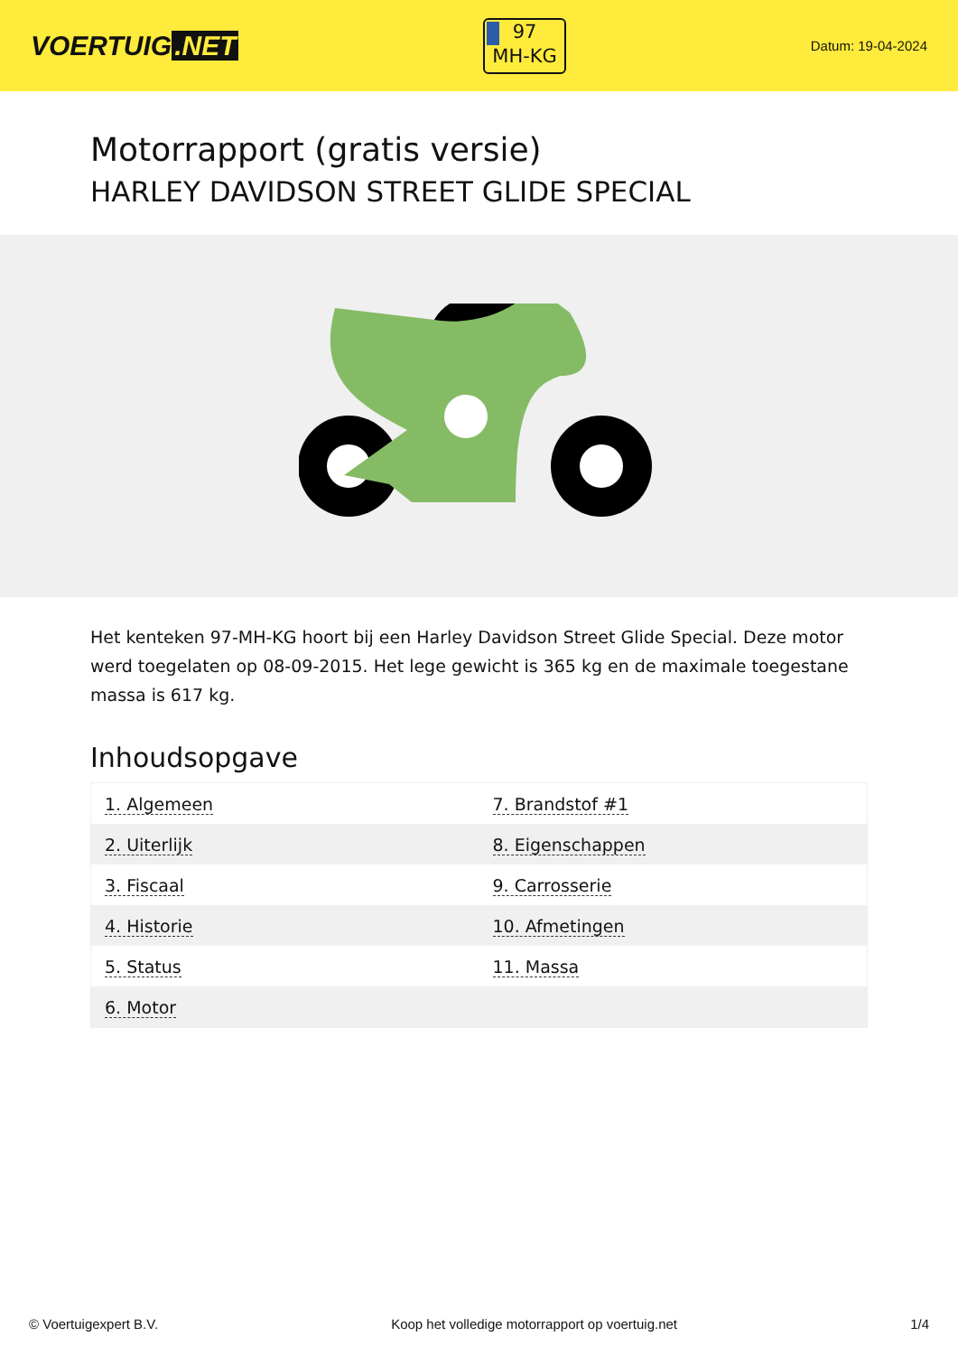VOERTUIG.NET
97
MH-KG
Datum: 19-04-2024
Motorrapport (gratis versie)
HARLEY DAVIDSON STREET GLIDE SPECIAL
Het kenteken 97-MH-KG hoort bij een Harley Davidson Street Glide Special. Deze motor werd toegelaten op 08-09-2015. Het lege gewicht is 365 kg en de maximale toegestane massa is 617 kg.
Inhoudsopgave
| 1. Algemeen | 7. Brandstof #1 |
| 2. Uiterlijk | 8. Eigenschappen |
| 3. Fiscaal | 9. Carrosserie |
| 4. Historie | 10. Afmetingen |
| 5. Status | 11. Massa |
| 6. Motor | |
© Voertuigexpert B.V. Koop het volledige motorrapport op voertuig.net 1/4